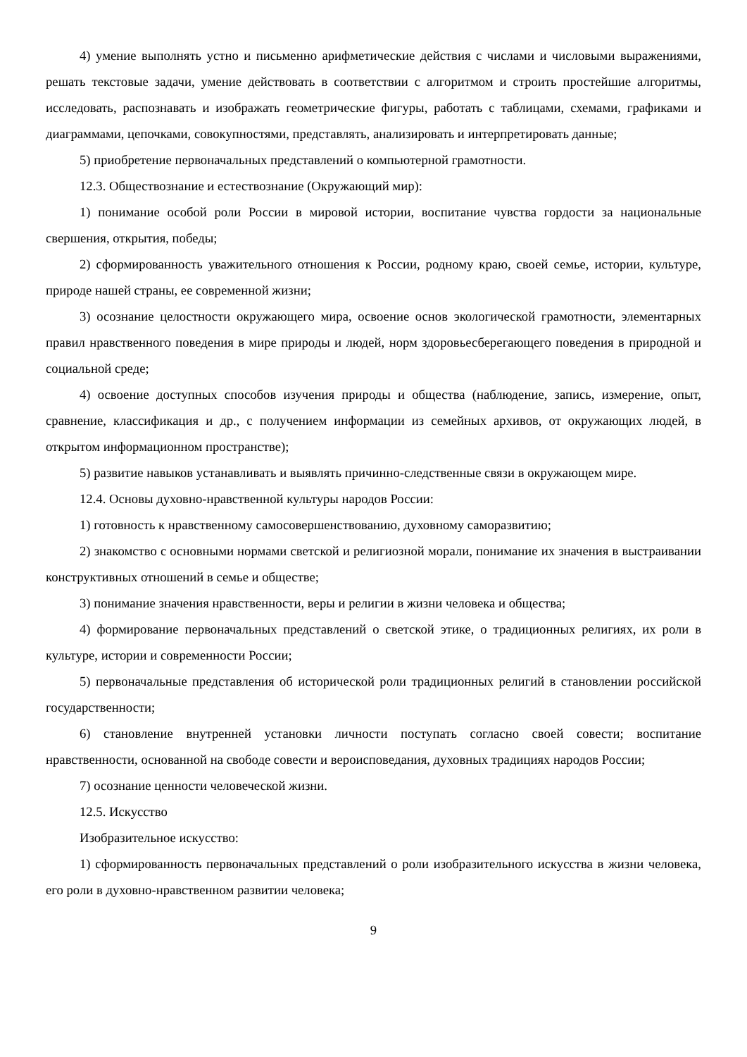4) умение выполнять устно и письменно арифметические действия с числами и числовыми выражениями, решать текстовые задачи, умение действовать в соответствии с алгоритмом и строить простейшие алгоритмы, исследовать, распознавать и изображать геометрические фигуры, работать с таблицами, схемами, графиками и диаграммами, цепочками, совокупностями, представлять, анализировать и интерпретировать данные;
5) приобретение первоначальных представлений о компьютерной грамотности.
12.3. Обществознание и естествознание (Окружающий мир):
1) понимание особой роли России в мировой истории, воспитание чувства гордости за национальные свершения, открытия, победы;
2) сформированность уважительного отношения к России, родному краю, своей семье, истории, культуре, природе нашей страны, ее современной жизни;
3) осознание целостности окружающего мира, освоение основ экологической грамотности, элементарных правил нравственного поведения в мире природы и людей, норм здоровьесберегающего поведения в природной и социальной среде;
4) освоение доступных способов изучения природы и общества (наблюдение, запись, измерение, опыт, сравнение, классификация и др., с получением информации из семейных архивов, от окружающих людей, в открытом информационном пространстве);
5) развитие навыков устанавливать и выявлять причинно-следственные связи в окружающем мире.
12.4. Основы духовно-нравственной культуры народов России:
1) готовность к нравственному самосовершенствованию, духовному саморазвитию;
2) знакомство с основными нормами светской и религиозной морали, понимание их значения в выстраивании конструктивных отношений в семье и обществе;
3) понимание значения нравственности, веры и религии в жизни человека и общества;
4) формирование первоначальных представлений о светской этике, о традиционных религиях, их роли в культуре, истории и современности России;
5) первоначальные представления об исторической роли традиционных религий в становлении российской государственности;
6) становление внутренней установки личности поступать согласно своей совести; воспитание нравственности, основанной на свободе совести и вероисповедания, духовных традициях народов России;
7) осознание ценности человеческой жизни.
12.5. Искусство
Изобразительное искусство:
1) сформированность первоначальных представлений о роли изобразительного искусства в жизни человека, его роли в духовно-нравственном развитии человека;
9